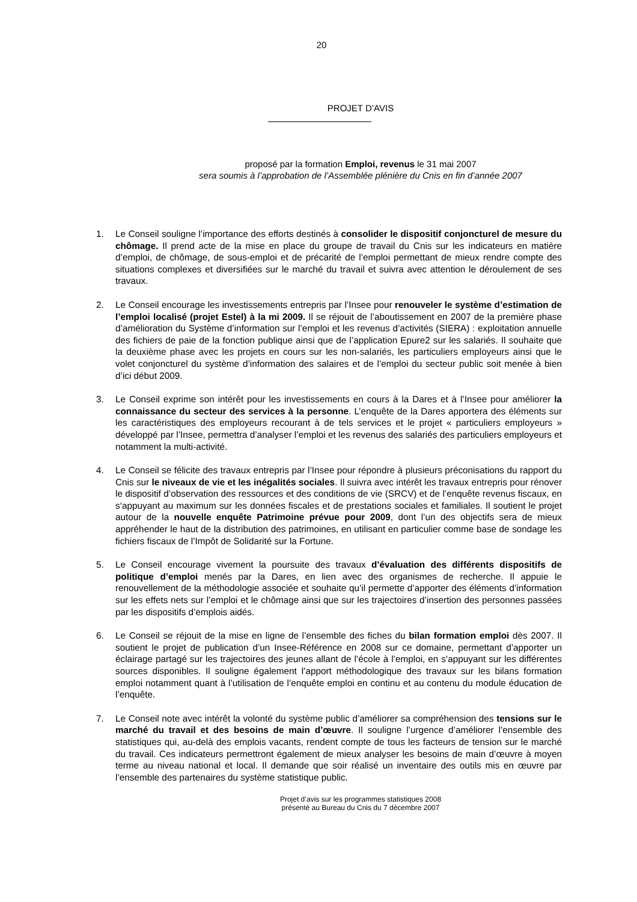20
PROJET D’AVIS
proposé par la formation Emploi, revenus le 31 mai 2007
sera soumis à l’approbation de l’Assemblée plénière du Cnis en fin d’année 2007
1. Le Conseil souligne l’importance des efforts destinés à consolider le dispositif conjoncturel de mesure du chômage. Il prend acte de la mise en place du groupe de travail du Cnis sur les indicateurs en matière d’emploi, de chômage, de sous-emploi et de précarité de l’emploi permettant de mieux rendre compte des situations complexes et diversifiées sur le marché du travail et suivra avec attention le déroulement de ses travaux.
2. Le Conseil encourage les investissements entrepris par l’Insee pour renouveler le système d’estimation de l’emploi localisé (projet Estel) à la mi 2009. Il se réjouit de l’aboutissement en 2007 de la première phase d’amélioration du Système d’information sur l’emploi et les revenus d’activités (SIERA) : exploitation annuelle des fichiers de paie de la fonction publique ainsi que de l’application Epure2 sur les salariés. Il souhaite que la deuxième phase avec les projets en cours sur les non-salariés, les particuliers employeurs ainsi que le volet conjoncturel du système d’information des salaires et de l’emploi du secteur public soit menée à bien d’ici début 2009.
3. Le Conseil exprime son intérêt pour les investissements en cours à la Dares et à l’Insee pour améliorer la connaissance du secteur des services à la personne. L’enquête de la Dares apportera des éléments sur les caractéristiques des employeurs recourant à de tels services et le projet « particuliers employeurs » développé par l’Insee, permettra d’analyser l’emploi et les revenus des salariés des particuliers employeurs et notamment la multi-activité.
4. Le Conseil se félicite des travaux entrepris par l’Insee pour répondre à plusieurs préconisations du rapport du Cnis sur le niveaux de vie et les inégalités sociales. Il suivra avec intérêt les travaux entrepris pour rénover le dispositif d’observation des ressources et des conditions de vie (SRCV) et de l’enquête revenus fiscaux, en s‘appuyant au maximum sur les données fiscales et de prestations sociales et familiales. Il soutient le projet autour de la nouvelle enquête Patrimoine prévue pour 2009, dont l’un des objectifs sera de mieux appréhender le haut de la distribution des patrimoines, en utilisant en particulier comme base de sondage les fichiers fiscaux de l’Impôt de Solidarité sur la Fortune.
5. Le Conseil encourage vivement la poursuite des travaux d’évaluation des différents dispositifs de politique d’emploi menés par la Dares, en lien avec des organismes de recherche. Il appuie le renouvellement de la méthodologie associée et souhaite qu’il permette d’apporter des éléments d’information sur les effets nets sur l’emploi et le chômage ainsi que sur les trajectoires d’insertion des personnes passées par les dispositifs d’emplois aidés.
6. Le Conseil se réjouit de la mise en ligne de l’ensemble des fiches du bilan formation emploi dès 2007. Il soutient le projet de publication d’un Insee-Référence en 2008 sur ce domaine, permettant d’apporter un éclairage partagé sur les trajectoires des jeunes allant de l’école à l’emploi, en s’appuyant sur les différentes sources disponibles. Il souligne également l’apport méthodologique des travaux sur les bilans formation emploi notamment quant à l’utilisation de l’enquête emploi en continu et au contenu du module éducation de l’enquête.
7. Le Conseil note avec intérêt la volonté du système public d’améliorer sa compréhension des tensions sur le marché du travail et des besoins de main d’œuvre. Il souligne l’urgence d’améliorer l’ensemble des statistiques qui, au-delà des emplois vacants, rendent compte de tous les facteurs de tension sur le marché du travail. Ces indicateurs permettront également de mieux analyser les besoins de main d’œuvre à moyen terme au niveau national et local. Il demande que soir réalisé un inventaire des outils mis en œuvre par l’ensemble des partenaires du système statistique public.
Projet d’avis sur les programmes statistiques 2008
présenté au Bureau du Cnis du 7 décembre 2007